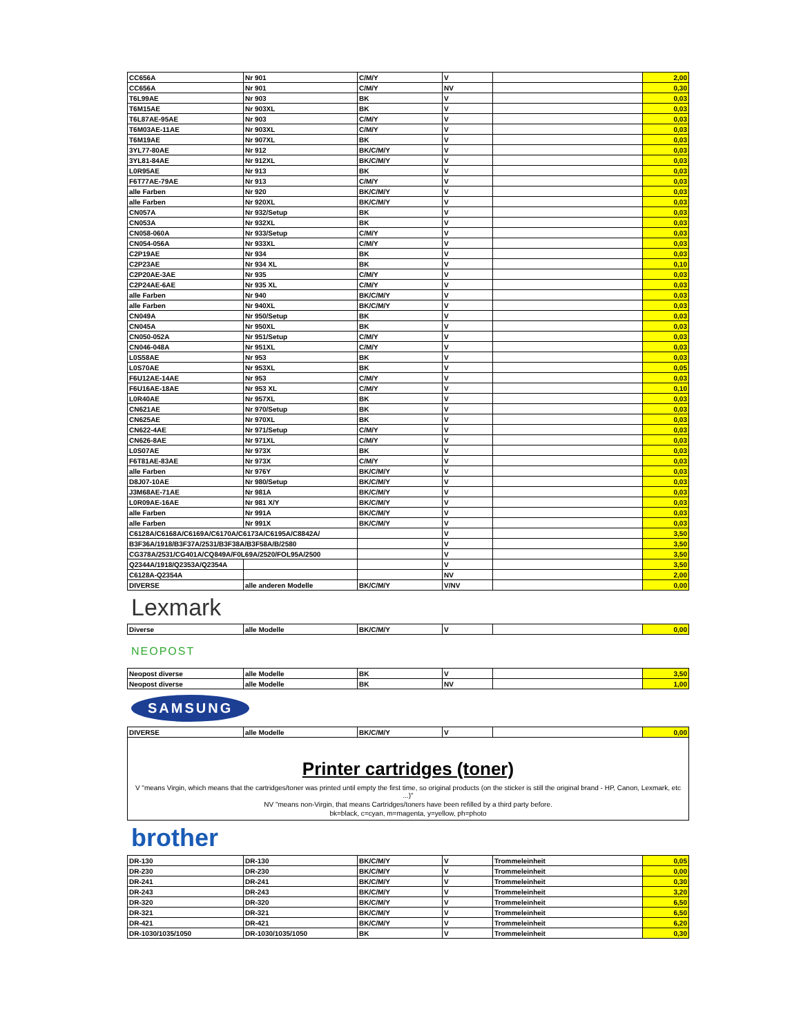| CC656A | Nr 901 | C/M/Y | V | | 2,00 |
| CC656A | Nr 901 | C/M/Y | NV | | 0,30 |
| T6L99AE | Nr 903 | BK | V | | 0,03 |
| T6M15AE | Nr 903XL | BK | V | | 0,03 |
| T6L87AE-95AE | Nr 903 | C/M/Y | V | | 0,03 |
| T6M03AE-11AE | Nr 903XL | C/M/Y | V | | 0,03 |
| T6M19AE | Nr 907XL | BK | V | | 0,03 |
| 3YL77-80AE | Nr 912 | BK/C/M/Y | V | | 0,03 |
| 3YL81-84AE | Nr 912XL | BK/C/M/Y | V | | 0,03 |
| L0R95AE | Nr 913 | BK | V | | 0,03 |
| F6T77AE-79AE | Nr 913 | C/M/Y | V | | 0,03 |
| alle Farben | Nr 920 | BK/C/M/Y | V | | 0,03 |
| alle Farben | Nr 920XL | BK/C/M/Y | V | | 0,03 |
| CN057A | Nr 932/Setup | BK | V | | 0,03 |
| CN053A | Nr 932XL | BK | V | | 0,03 |
| CN058-060A | Nr 933/Setup | C/M/Y | V | | 0,03 |
| CN054-056A | Nr 933XL | C/M/Y | V | | 0,03 |
| C2P19AE | Nr 934 | BK | V | | 0,03 |
| C2P23AE | Nr 934 XL | BK | V | | 0,10 |
| C2P20AE-3AE | Nr 935 | C/M/Y | V | | 0,03 |
| C2P24AE-6AE | Nr 935 XL | C/M/Y | V | | 0,03 |
| alle Farben | Nr 940 | BK/C/M/Y | V | | 0,03 |
| alle Farben | Nr 940XL | BK/C/M/Y | V | | 0,03 |
| CN049A | Nr 950/Setup | BK | V | | 0,03 |
| CN045A | Nr 950XL | BK | V | | 0,03 |
| CN050-052A | Nr 951/Setup | C/M/Y | V | | 0,03 |
| CN046-048A | Nr 951XL | C/M/Y | V | | 0,03 |
| L0S58AE | Nr 953 | BK | V | | 0,03 |
| L0S70AE | Nr 953XL | BK | V | | 0,05 |
| F6U12AE-14AE | Nr 953 | C/M/Y | V | | 0,03 |
| F6U16AE-18AE | Nr 953 XL | C/M/Y | V | | 0,10 |
| L0R40AE | Nr 957XL | BK | V | | 0,03 |
| CN621AE | Nr 970/Setup | BK | V | | 0,03 |
| CN625AE | Nr 970XL | BK | V | | 0,03 |
| CN622-4AE | Nr 971/Setup | C/M/Y | V | | 0,03 |
| CN626-8AE | Nr 971XL | C/M/Y | V | | 0,03 |
| L0S07AE | Nr 973X | BK | V | | 0,03 |
| F6T81AE-83AE | Nr 973X | C/M/Y | V | | 0,03 |
| alle Farben | Nr 976Y | BK/C/M/Y | V | | 0,03 |
| D8J07-10AE | Nr 980/Setup | BK/C/M/Y | V | | 0,03 |
| J3M68AE-71AE | Nr 981A | BK/C/M/Y | V | | 0,03 |
| L0R09AE-16AE | Nr 981 X/Y | BK/C/M/Y | V | | 0,03 |
| alle Farben | Nr 991A | BK/C/M/Y | V | | 0,03 |
| alle Farben | Nr 991X | BK/C/M/Y | V | | 0,03 |
| C6128A/C6168A/C6169A/C6170A/C6173A/C6195A/C8842A/ | | | V | | 3,50 |
| B3F36A/1918/B3F37A/2531/B3F38A/B3F58A/B/2580 | | | V | | 3,50 |
| CG378A/2531/CG401A/CQ849A/F0L69A/2520/FOL95A/2500 | | | V | | 3,50 |
| Q2344A/1918/Q2353A/Q2354A | | | V | | 3,50 |
| C6128A-Q2354A | | | NV | | 2,00 |
| DIVERSE | alle anderen Modelle | BK/C/M/Y | V/NV | | 0,00 |
Lexmark
| Diverse | alle Modelle | BK/C/M/Y | V | | 0,00 |
NEOPOST
| Neopost diverse | alle Modelle | BK | V | | 3,50 |
| Neopost diverse | alle Modelle | BK | NV | | 1,00 |
SAMSUNG
| DIVERSE | alle Modelle | BK/C/M/Y | V | | 0,00 |
Printer cartridges (toner)
V "means Virgin, which means that the cartridges/toner was printed until empty the first time, so original products (on the sticker is still the original brand - HP, Canon, Lexmark, etc ...)"
NV "means non-Virgin, that means Cartridges/toners have been refilled by a third party before.
bk=black, c=cyan, m=magenta, y=yellow, ph=photo
brother
| DR-130 | DR-130 | BK/C/M/Y | V | Trommeleinheit | 0,05 |
| DR-230 | DR-230 | BK/C/M/Y | V | Trommeleinheit | 0,00 |
| DR-241 | DR-241 | BK/C/M/Y | V | Trommeleinheit | 0,30 |
| DR-243 | DR-243 | BK/C/M/Y | V | Trommeleinheit | 3,20 |
| DR-320 | DR-320 | BK/C/M/Y | V | Trommeleinheit | 6,50 |
| DR-321 | DR-321 | BK/C/M/Y | V | Trommeleinheit | 6,50 |
| DR-421 | DR-421 | BK/C/M/Y | V | Trommeleinheit | 6,20 |
| DR-1030/1035/1050 | DR-1030/1035/1050 | BK | V | Trommeleinheit | 0,30 |